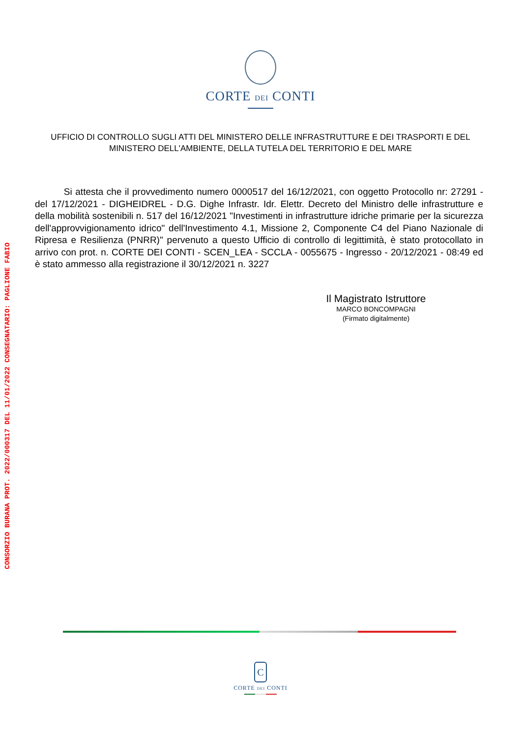CONSORZIO BURANA PROT. 2022/000317 DEL 11/01/2022 CONSEGNATARIO: PAGLIONE FABIO
CORTE DEI CONTI
UFFICIO DI CONTROLLO SUGLI ATTI DEL MINISTERO DELLE INFRASTRUTTURE E DEI TRASPORTI E DEL
MINISTERO DELL'AMBIENTE, DELLA TUTELA DEL TERRITORIO E DEL MARE
Si attesta che il provvedimento numero 0000517 del 16/12/2021, con oggetto Protocollo nr: 27291 - del 17/12/2021 - DIGHEIDREL - D.G. Dighe Infrastr. Idr. Elettr. Decreto del Ministro delle infrastrutture e della mobilità sostenibili n. 517 del 16/12/2021 "Investimenti in infrastrutture idriche primarie per la sicurezza dell'approvvigionamento idrico" dell'Investimento 4.1, Missione 2, Componente C4 del Piano Nazionale di Ripresa e Resilienza (PNRR)" pervenuto a questo Ufficio di controllo di legittimità, è stato protocollato in arrivo con prot. n. CORTE DEI CONTI - SCEN_LEA - SCCLA - 0055675 - Ingresso - 20/12/2021 - 08:49 ed è stato ammesso alla registrazione il 30/12/2021 n. 3227
Il Magistrato Istruttore
MARCO BONCOMPAGNI
(Firmato digitalmente)
C
CORTE DEI CONTI